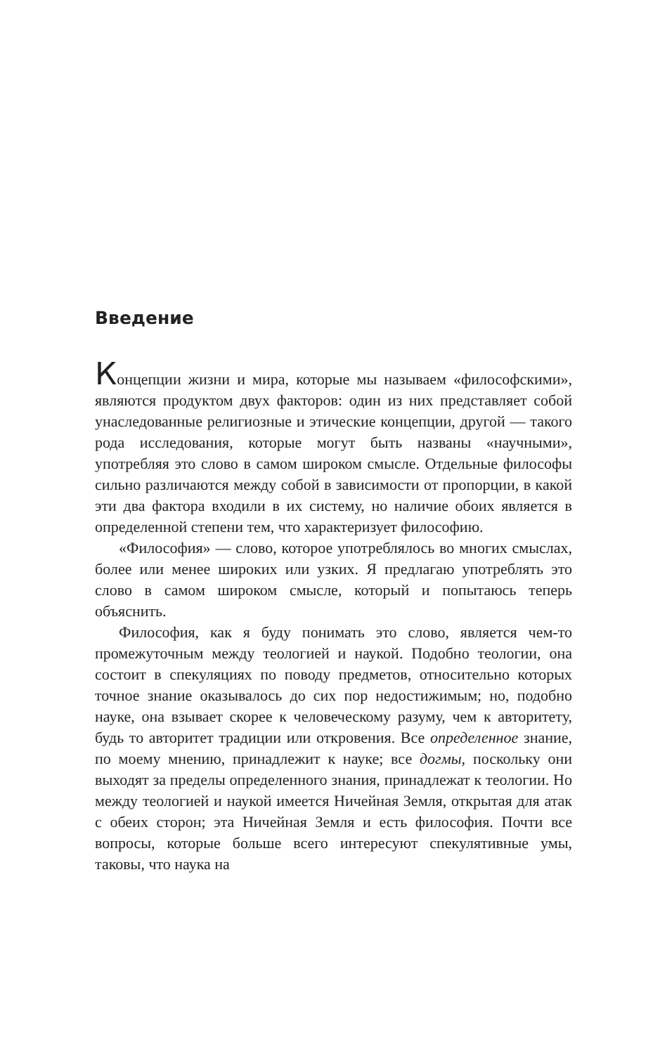Введение
Концепции жизни и мира, которые мы называем «философскими», являются продуктом двух факторов: один из них представляет собой унаследованные религиозные и этические концепции, другой — такого рода исследования, которые могут быть названы «научными», употребляя это слово в самом широком смысле. Отдельные философы сильно различаются между собой в зависимости от пропорции, в какой эти два фактора входили в их систему, но наличие обоих является в определенной степени тем, что характеризует философию.
«Философия» — слово, которое употреблялось во многих смыслах, более или менее широких или узких. Я предлагаю употреблять это слово в самом широком смысле, который и попытаюсь теперь объяснить.
Философия, как я буду понимать это слово, является чем-то промежуточным между теологией и наукой. Подобно теологии, она состоит в спекуляциях по поводу предметов, относительно которых точное знание оказывалось до сих пор недостижимым; но, подобно науке, она взывает скорее к человеческому разуму, чем к авторитету, будь то авторитет традиции или откровения. Все определенное знание, по моему мнению, принадлежит к науке; все догмы, поскольку они выходят за пределы определенного знания, принадлежат к теологии. Но между теологией и наукой имеется Ничейная Земля, открытая для атак с обеих сторон; эта Ничейная Земля и есть философия. Почти все вопросы, которые больше всего интересуют спекулятивные умы, таковы, что наука на